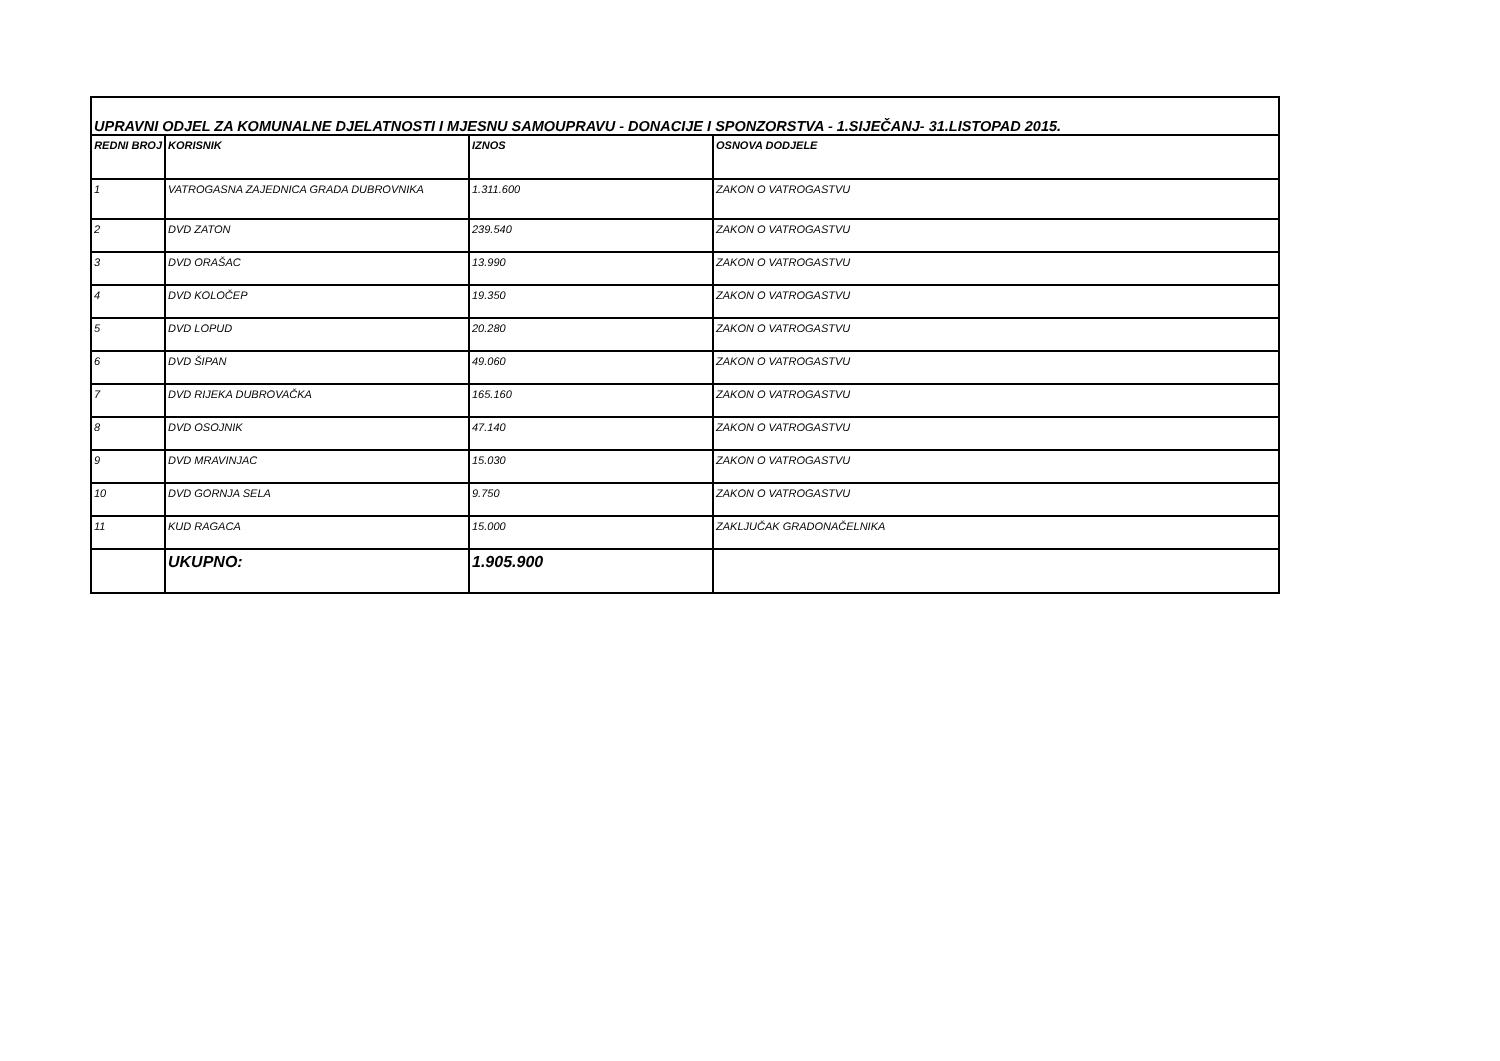| UPRAVNI ODJEL ZA KOMUNALNE DJELATNOSTI I MJESNU SAMOUPRAVU - DONACIJE I SPONZORSTVA - 1.SIJEČANJ- 31.LISTOPAD 2015. | | | |
| REDNI BROJ | KORISNIK | IZNOS | OSNOVA DODJELE |
| 1 | VATROGASNA ZAJEDNICA GRADA DUBROVNIKA | 1.311.600 | ZAKON O VATROGASTVU |
| 2 | DVD ZATON | 239.540 | ZAKON O VATROGASTVU |
| 3 | DVD ORAŠAC | 13.990 | ZAKON O VATROGASTVU |
| 4 | DVD KOLOČEP | 19.350 | ZAKON O VATROGASTVU |
| 5 | DVD LOPUD | 20.280 | ZAKON O VATROGASTVU |
| 6 | DVD ŠIPAN | 49.060 | ZAKON O VATROGASTVU |
| 7 | DVD RIJEKA DUBROVAČKA | 165.160 | ZAKON O VATROGASTVU |
| 8 | DVD OSOJNIK | 47.140 | ZAKON O VATROGASTVU |
| 9 | DVD MRAVINJAC | 15.030 | ZAKON O VATROGASTVU |
| 10 | DVD GORNJA SELA | 9.750 | ZAKON O VATROGASTVU |
| 11 | KUD RAGACA | 15.000 | ZAKLJUČAK GRADONAČELNIKA |
| | UKUPNO: | 1.905.900 | |